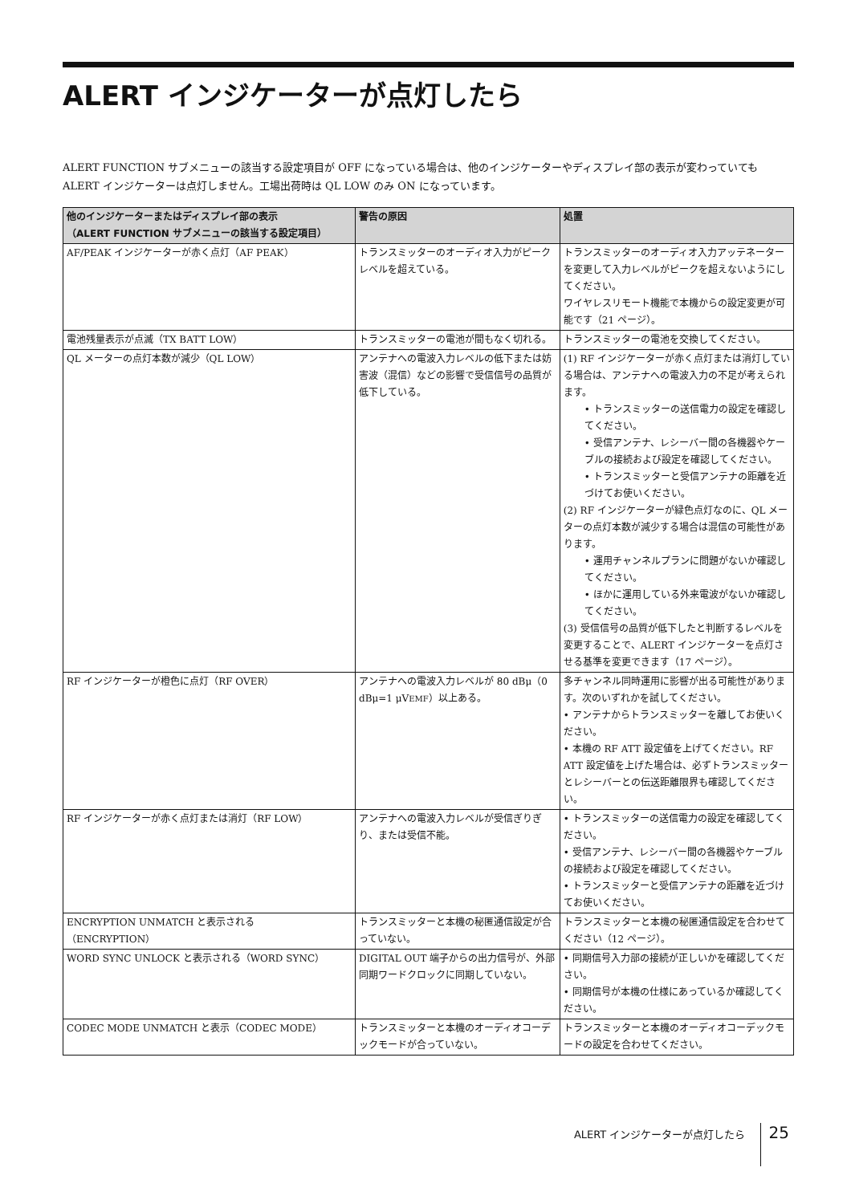ALERT インジケーターが点灯したら
ALERT FUNCTION サブメニューの該当する設定項目が OFF になっている場合は、他のインジケーターやディスプレイ部の表示が変わっていても ALERT インジケーターは点灯しません。工場出荷時は QL LOW のみ ON になっています。
| 他のインジケーターまたはディスプレイ部の表示 （ALERT FUNCTION サブメニューの該当する設定項目） | 警告の原因 | 処置 |
| --- | --- | --- |
| AF/PEAK インジケーターが赤く点灯（AF PEAK） | トランスミッターのオーディオ入力がピークレベルを超えている。 | トランスミッターのオーディオ入力アッテネーターを変更して入力レベルがピークを超えないようにしてください。 ワイヤレスリモート機能で本機からの設定変更が可能です（21 ページ）。 |
| 電池残量表示が点滅（TX BATT LOW） | トランスミッターの電池が間もなく切れる。 | トランスミッターの電池を交換してください。 |
| QL メーターの点灯本数が減少（QL LOW） | アンテナへの電波入力レベルの低下または妨害波（混信）などの影響で受信信号の品質が低下している。 | (1) RF インジケーターが赤く点灯または消灯している場合は、アンテナへの電波入力の不足が考えられます。 • トランスミッターの送信電力の設定を確認してください。 • 受信アンテナ、レシーバー間の各機器やケーブルの接続および設定を確認してください。 • トランスミッターと受信アンテナの距離を近づけてお使いください。 (2) RF インジケーターが緑色点灯なのに、QL メーターの点灯本数が減少する場合は混信の可能性があります。 • 運用チャンネルプランに問題がないか確認してください。 • ほかに運用している外来電波がないか確認してください。 (3) 受信信号の品質が低下したと判断するレベルを変更することで、ALERT インジケーターを点灯させる基準を変更できます（17 ページ）。 |
| RF インジケーターが橙色に点灯（RF OVER） | アンテナへの電波入力レベルが 80 dBμ（0 dBμ=1 μV EMF ）以上ある。 | 多チャンネル同時運用に影響が出る可能性があります。次のいずれかを試してください。 • アンテナからトランスミッターを離してお使いください。 • 本機の RF ATT 設定値を上げてください。RF ATT 設定値を上げた場合は、必ずトランスミッターとレシーバーとの伝送距離限界も確認してください。 |
| RF インジケーターが赤く点灯または消灯（RF LOW） | アンテナへの電波入力レベルが受信ぎりぎり、または受信不能。 | • トランスミッターの送信電力の設定を確認してください。 • 受信アンテナ、レシーバー間の各機器やケーブルの接続および設定を確認してください。 • トランスミッターと受信アンテナの距離を近づけてお使いください。 |
| ENCRYPTION UNMATCH と表示される （ENCRYPTION） | トランスミッターと本機の秘匿通信設定が合っていない。 | トランスミッターと本機の秘匿通信設定を合わせてください（12 ページ）。 |
| WORD SYNC UNLOCK と表示される（WORD SYNC） | DIGITAL OUT 端子からの出力信号が、外部同期ワードクロックに同期していない。 | • 同期信号入力部の接続が正しいかを確認してください。 • 同期信号が本機の仕様にあっているか確認してください。 |
| CODEC MODE UNMATCH と表示（CODEC MODE） | トランスミッターと本機のオーディオコーデックモードが合っていない。 | トランスミッターと本機のオーディオコーデックモードの設定を合わせてください。 |
ALERT インジケーターが点灯したら 25